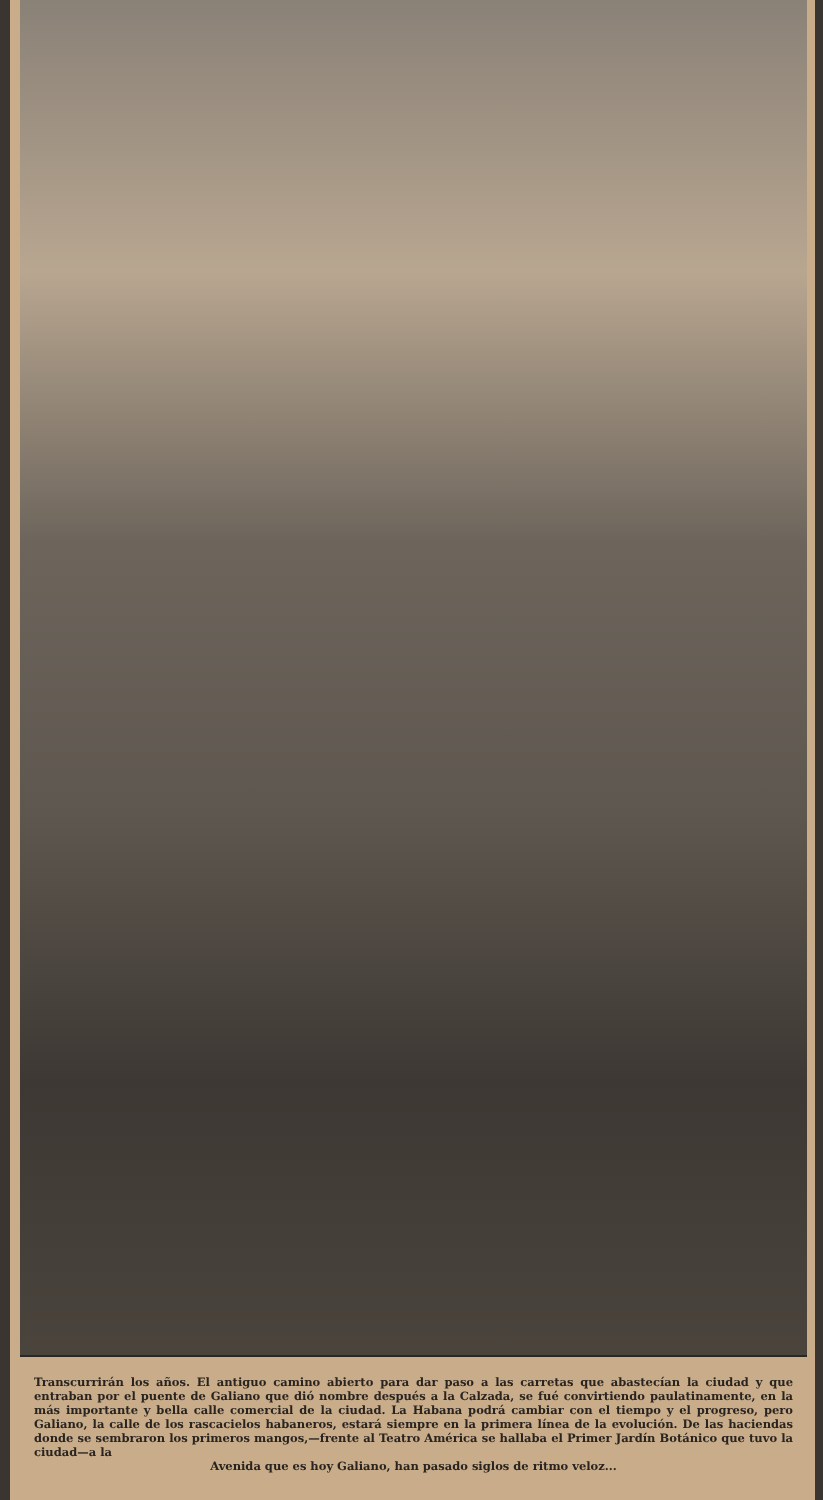Transcurrirán los años. El antiguo camino abierto para dar paso a las carretas que abastecían la ciudad y que entraban por el puente de Galiano que dió nombre después a la Calzada, se fué convirtiendo paulatinamente, en la más importante y bella calle comercial de la ciudad. La Habana podrá cambiar con el tiempo y el progreso, pero Galiano, la calle de los rascacielos habaneros, estará siempre en la primera línea de la evolución. De las haciendas donde se sembraron los primeros mangos,—frente al Teatro América se hallaba el Primer Jardín Botánico que tuvo la ciudad—a la
Avenida que es hoy Galiano, han pasado siglos de ritmo veloz...